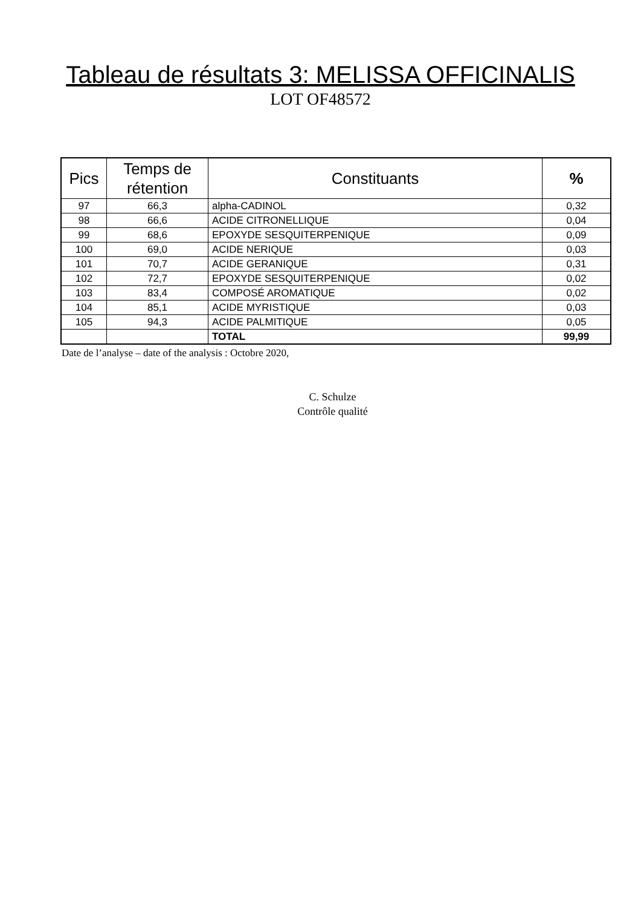Tableau de résultats 3: MELISSA OFFICINALIS
LOT OF48572
| Pics | Temps de rétention | Constituants | % |
| --- | --- | --- | --- |
| 97 | 66,3 | alpha-CADINOL | 0,32 |
| 98 | 66,6 | ACIDE CITRONELLIQUE | 0,04 |
| 99 | 68,6 | EPOXYDE SESQUITERPENIQUE | 0,09 |
| 100 | 69,0 | ACIDE NERIQUE | 0,03 |
| 101 | 70,7 | ACIDE GERANIQUE | 0,31 |
| 102 | 72,7 | EPOXYDE SESQUITERPENIQUE | 0,02 |
| 103 | 83,4 | COMPOSÉ AROMATIQUE | 0,02 |
| 104 | 85,1 | ACIDE MYRISTIQUE | 0,03 |
| 105 | 94,3 | ACIDE PALMITIQUE | 0,05 |
| | | TOTAL | 99,99 |
Date de l’analyse – date of the analysis : Octobre 2020,
C. Schulze
Contrôle qualité